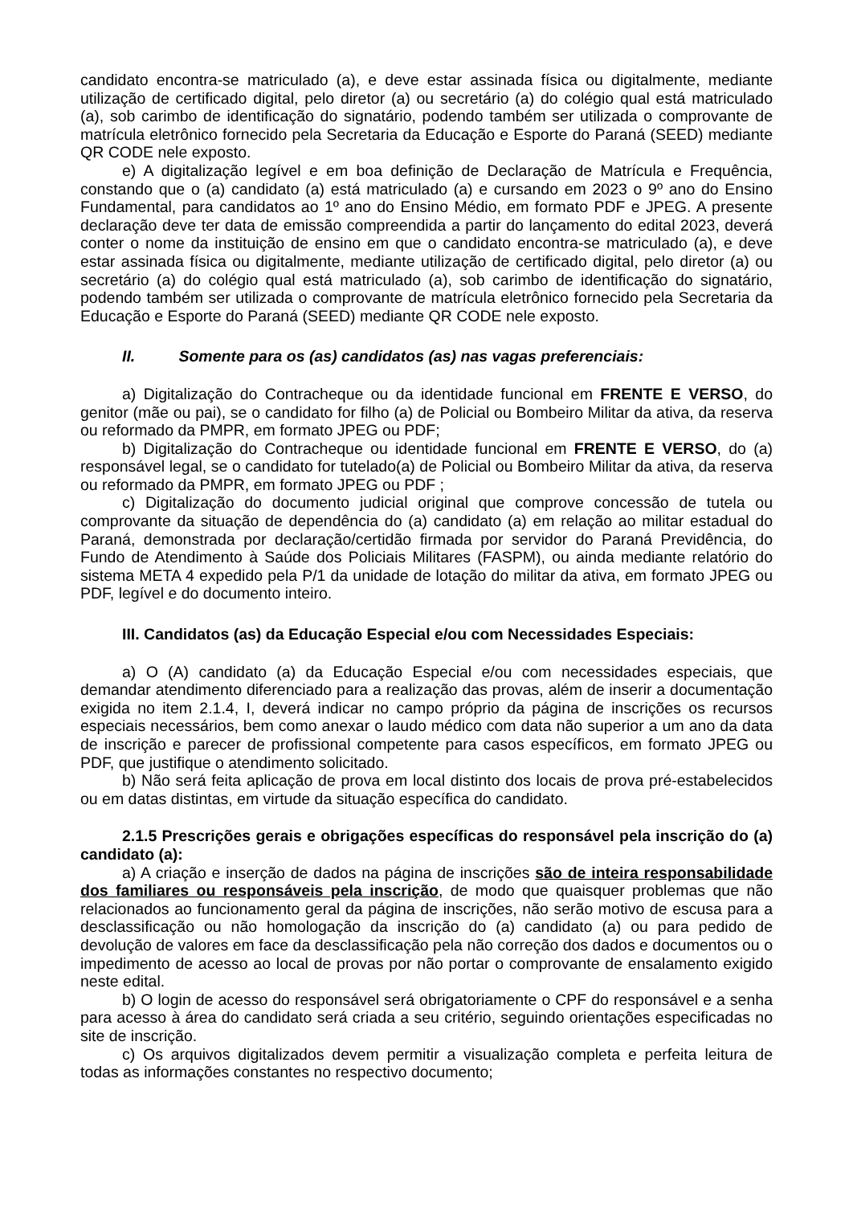candidato encontra-se matriculado (a), e deve estar assinada física ou digitalmente, mediante utilização de certificado digital, pelo diretor (a) ou secretário (a) do colégio qual está matriculado (a), sob carimbo de identificação do signatário, podendo também ser utilizada o comprovante de matrícula eletrônico fornecido pela Secretaria da Educação e Esporte do Paraná (SEED) mediante QR CODE nele exposto.
e) A digitalização legível e em boa definição de Declaração de Matrícula e Frequência, constando que o (a) candidato (a) está matriculado (a) e cursando em 2023 o 9º ano do Ensino Fundamental, para candidatos ao 1º ano do Ensino Médio, em formato PDF e JPEG. A presente declaração deve ter data de emissão compreendida a partir do lançamento do edital 2023, deverá conter o nome da instituição de ensino em que o candidato encontra-se matriculado (a), e deve estar assinada física ou digitalmente, mediante utilização de certificado digital, pelo diretor (a) ou secretário (a) do colégio qual está matriculado (a), sob carimbo de identificação do signatário, podendo também ser utilizada o comprovante de matrícula eletrônico fornecido pela Secretaria da Educação e Esporte do Paraná (SEED) mediante QR CODE nele exposto.
II. Somente para os (as) candidatos (as) nas vagas preferenciais:
a) Digitalização do Contracheque ou da identidade funcional em FRENTE E VERSO, do genitor (mãe ou pai), se o candidato for filho (a) de Policial ou Bombeiro Militar da ativa, da reserva ou reformado da PMPR, em formato JPEG ou PDF;
b) Digitalização do Contracheque ou identidade funcional em FRENTE E VERSO, do (a) responsável legal, se o candidato for tutelado(a) de Policial ou Bombeiro Militar da ativa, da reserva ou reformado da PMPR, em formato JPEG ou PDF ;
c) Digitalização do documento judicial original que comprove concessão de tutela ou comprovante da situação de dependência do (a) candidato (a) em relação ao militar estadual do Paraná, demonstrada por declaração/certidão firmada por servidor do Paraná Previdência, do Fundo de Atendimento à Saúde dos Policiais Militares (FASPM), ou ainda mediante relatório do sistema META 4 expedido pela P/1 da unidade de lotação do militar da ativa, em formato JPEG ou PDF, legível e do documento inteiro.
III. Candidatos (as) da Educação Especial e/ou com Necessidades Especiais:
a) O (A) candidato (a) da Educação Especial e/ou com necessidades especiais, que demandar atendimento diferenciado para a realização das provas, além de inserir a documentação exigida no item 2.1.4, I, deverá indicar no campo próprio da página de inscrições os recursos especiais necessários, bem como anexar o laudo médico com data não superior a um ano da data de inscrição e parecer de profissional competente para casos específicos, em formato JPEG ou PDF, que justifique o atendimento solicitado.
b) Não será feita aplicação de prova em local distinto dos locais de prova pré-estabelecidos ou em datas distintas, em virtude da situação específica do candidato.
2.1.5 Prescrições gerais e obrigações específicas do responsável pela inscrição do (a) candidato (a):
a) A criação e inserção de dados na página de inscrições são de inteira responsabilidade dos familiares ou responsáveis pela inscrição, de modo que quaisquer problemas que não relacionados ao funcionamento geral da página de inscrições, não serão motivo de escusa para a desclassificação ou não homologação da inscrição do (a) candidato (a) ou para pedido de devolução de valores em face da desclassificação pela não correção dos dados e documentos ou o impedimento de acesso ao local de provas por não portar o comprovante de ensalamento exigido neste edital.
b) O login de acesso do responsável será obrigatoriamente o CPF do responsável e a senha para acesso à área do candidato será criada a seu critério, seguindo orientações especificadas no site de inscrição.
c) Os arquivos digitalizados devem permitir a visualização completa e perfeita leitura de todas as informações constantes no respectivo documento;